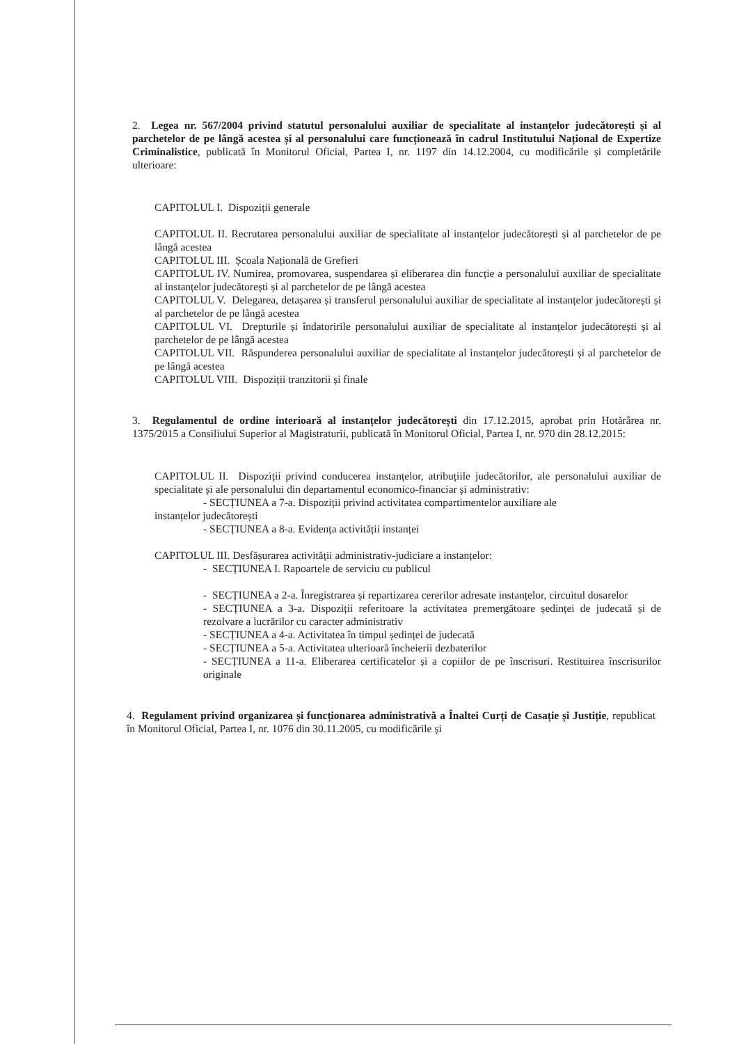2. Legea nr. 567/2004 privind statutul personalului auxiliar de specialitate al instanțelor judecătorești și al parchetelor de pe lângă acestea și al personalului care funcționează în cadrul Institutului Național de Expertize Criminalistice, publicată în Monitorul Oficial, Partea I, nr. 1197 din 14.12.2004, cu modificările și completările ulterioare:
CAPITOLUL I. Dispoziții generale
CAPITOLUL II. Recrutarea personalului auxiliar de specialitate al instanțelor judecătorești și al parchetelor de pe lângă acestea
CAPITOLUL III. Școala Națională de Grefieri
CAPITOLUL IV. Numirea, promovarea, suspendarea și eliberarea din funcție a personalului auxiliar de specialitate al instanțelor judecătorești și al parchetelor de pe lângă acestea
CAPITOLUL V. Delegarea, detașarea și transferul personalului auxiliar de specialitate al instanțelor judecătorești și al parchetelor de pe lângă acestea
CAPITOLUL VI. Drepturile și îndatoririle personalului auxiliar de specialitate al instanțelor judecătorești și al parchetelor de pe lângă acestea
CAPITOLUL VII. Răspunderea personalului auxiliar de specialitate al instanțelor judecătorești și al parchetelor de pe lângă acestea
CAPITOLUL VIII. Dispoziții tranzitorii și finale
3. Regulamentul de ordine interioară al instanțelor judecătorești din 17.12.2015, aprobat prin Hotărârea nr. 1375/2015 a Consiliului Superior al Magistraturii, publicată în Monitorul Oficial, Partea I, nr. 970 din 28.12.2015:
CAPITOLUL II. Dispoziții privind conducerea instanțelor, atribuțiile judecătorilor, ale personalului auxiliar de specialitate și ale personalului din departamentul economico-financiar și administrativ:
- SECȚIUNEA a 7-a. Dispoziții privind activitatea compartimentelor auxiliare ale
instanțelor judecătorești
- SECȚIUNEA a 8-a. Evidența activității instanței
CAPITOLUL III. Desfășurarea activității administrativ-judiciare a instanțelor:
- SECȚIUNEA I. Rapoartele de serviciu cu publicul
- SECȚIUNEA a 2-a. Înregistrarea și repartizarea cererilor adresate instanțelor, circuitul dosarelor
- SECȚIUNEA a 3-a. Dispoziții referitoare la activitatea premergătoare ședinței de judecată și de rezolvare a lucrărilor cu caracter administrativ
- SECȚIUNEA a 4-a. Activitatea în timpul ședinței de judecată
- SECȚIUNEA a 5-a. Activitatea ulterioară încheierii dezbaterilor
- SECȚIUNEA a 11-a. Eliberarea certificatelor și a copiilor de pe înscrisuri. Restituirea înscrisurilor originale
4. Regulament privind organizarea și funcționarea administrativă a Înaltei Curți de Casație și Justiție, republicat în Monitorul Oficial, Partea I, nr. 1076 din 30.11.2005, cu modificările și